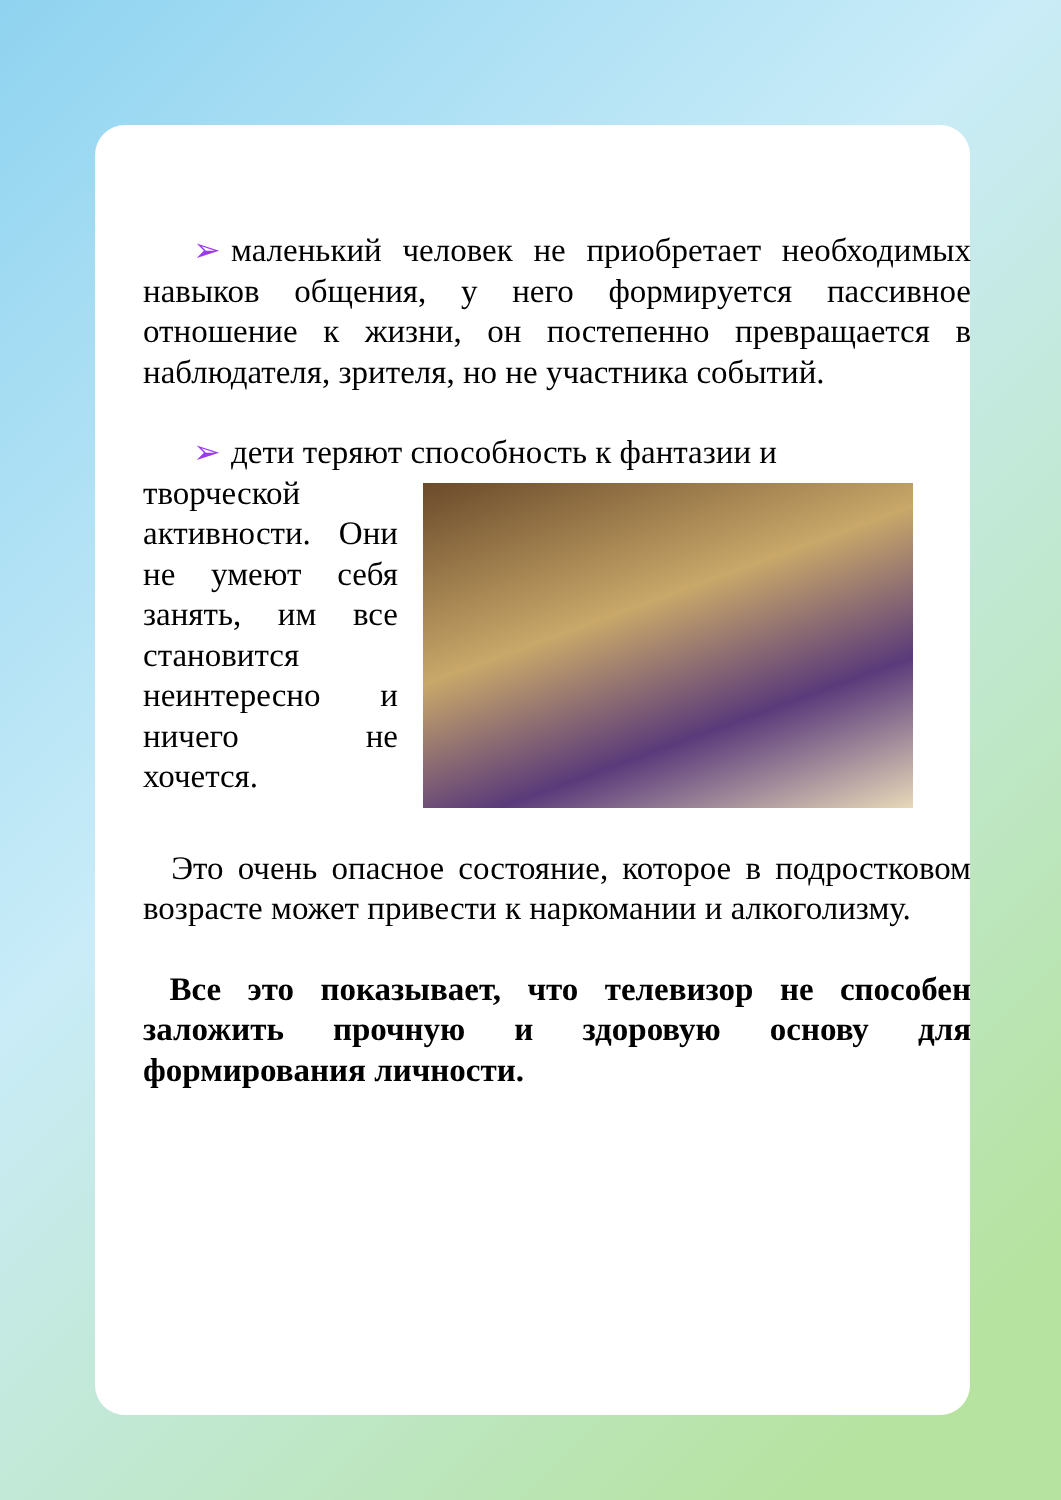➢ маленький человек не приобретает необходимых навыков общения, у него формируется пассивное отношение к жизни, он постепенно превращается в наблюдателя, зрителя, но не участника событий.
➢ дети теряют способность к фантазии и
творческой активности. Они не умеют себя занять, им все становится неинтересно и ничего не хочется.
Это очень опасное состояние, которое в подростковом возрасте может привести к наркомании и алкоголизму.
Все это показывает, что телевизор не способен заложить прочную и здоровую основу для формирования личности.